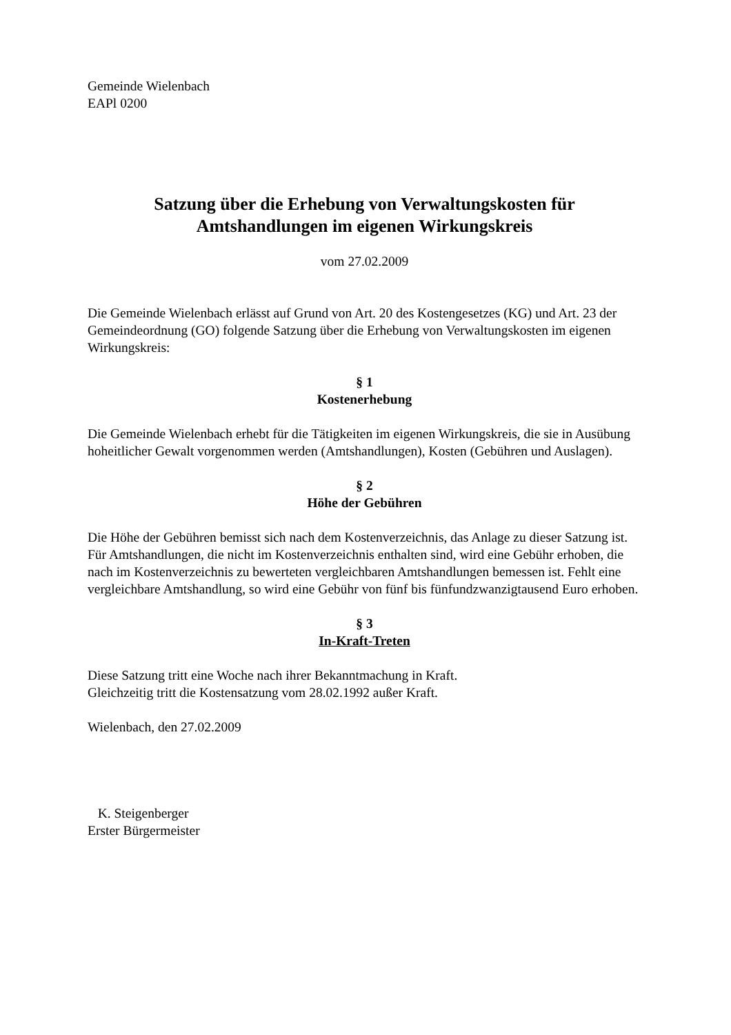Gemeinde Wielenbach
EAPl 0200
Satzung über die Erhebung von Verwaltungskosten für
Amtshandlungen im eigenen Wirkungskreis
vom 27.02.2009
Die Gemeinde Wielenbach erlässt auf Grund von Art. 20 des Kostengesetzes (KG) und Art. 23 der Gemeindeordnung (GO) folgende Satzung über die Erhebung von Verwaltungskosten im eigenen Wirkungskreis:
§ 1
Kostenerhebung
Die Gemeinde Wielenbach erhebt für die Tätigkeiten im eigenen Wirkungskreis, die sie in Ausübung hoheitlicher Gewalt vorgenommen werden (Amtshandlungen), Kosten (Gebühren und Auslagen).
§ 2
Höhe der Gebühren
Die Höhe der Gebühren bemisst sich nach dem Kostenverzeichnis, das Anlage zu dieser Satzung ist. Für Amtshandlungen, die nicht im Kostenverzeichnis enthalten sind, wird eine Gebühr erhoben, die nach im Kostenverzeichnis zu bewerteten vergleichbaren Amtshandlungen bemessen ist. Fehlt eine vergleichbare Amtshandlung, so wird eine Gebühr von fünf bis fünfundzwanzigtausend Euro erhoben.
§ 3
In-Kraft-Treten
Diese Satzung tritt eine Woche nach ihrer Bekanntmachung in Kraft.
Gleichzeitig tritt die Kostensatzung vom 28.02.1992 außer Kraft.
Wielenbach, den 27.02.2009
K. Steigenberger
Erster Bürgermeister